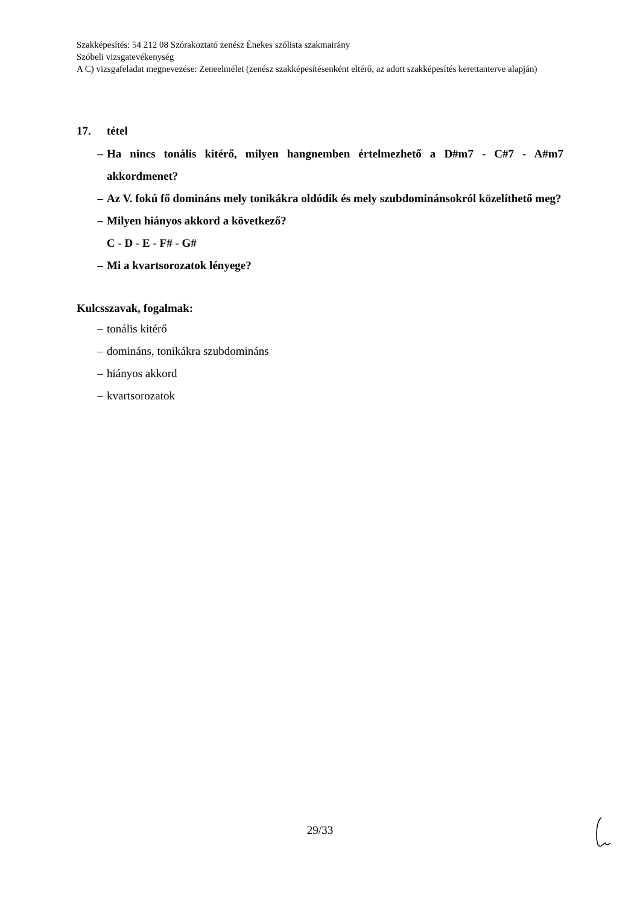Szakképesítés: 54 212 08 Szórakoztató zenész Énekes szólista szakmairány
Szóbeli vizsgatevékenység
A C) vizsgafeladat megnevezése: Zeneelmélet (zenész szakképesítésenként eltérő, az adott szakképesítés kerettanterve alapján)
17. tétel
– Ha nincs tonális kitérő, milyen hangnemben értelmezhető a D#m7 - C#7 - A#m7 akkordmenet?
– Az V. fokú fő domináns mely tonikákra oldódik és mely szubdominánsokról közelíthető meg?
– Milyen hiányos akkord a következő?
C - D - E - F# - G#
– Mi a kvartsorozatok lényege?
Kulcsszavak, fogalmak:
– tonális kitérő
– domináns, tonikákra szubdomináns
– hiányos akkord
– kvartsorozatok
29/33